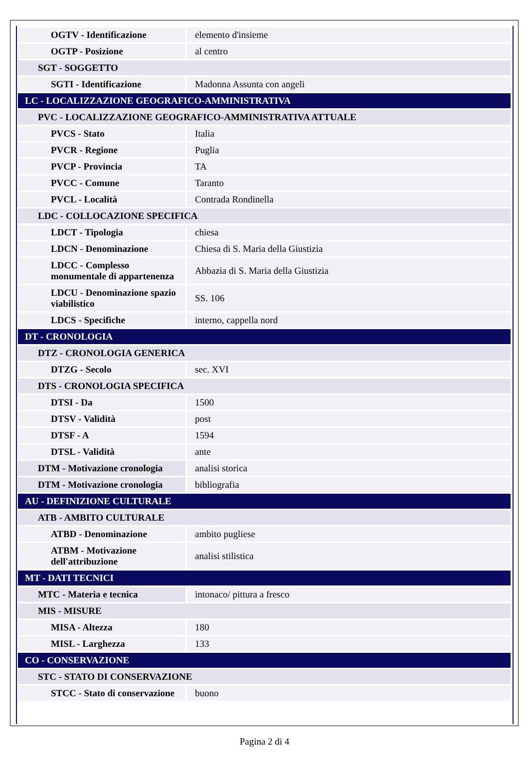| OGTV - Identificazione | elemento d'insieme |
| OGTP - Posizione | al centro |
| SGT - SOGGETTO | |
| SGTI - Identificazione | Madonna Assunta con angeli |
| LC - LOCALIZZAZIONE GEOGRAFICO-AMMINISTRATIVA | |
| PVC - LOCALIZZAZIONE GEOGRAFICO-AMMINISTRATIVA ATTUALE | |
| PVCS - Stato | Italia |
| PVCR - Regione | Puglia |
| PVCP - Provincia | TA |
| PVCC - Comune | Taranto |
| PVCL - Località | Contrada Rondinella |
| LDC - COLLOCAZIONE SPECIFICA | |
| LDCT - Tipologia | chiesa |
| LDCN - Denominazione | Chiesa di S. Maria della Giustizia |
| LDCC - Complesso monumentale di appartenenza | Abbazia di S. Maria della Giustizia |
| LDCU - Denominazione spazio viabilistico | SS. 106 |
| LDCS - Specifiche | interno, cappella nord |
| DT - CRONOLOGIA | |
| DTZ - CRONOLOGIA GENERICA | |
| DTZG - Secolo | sec. XVI |
| DTS - CRONOLOGIA SPECIFICA | |
| DTSI - Da | 1500 |
| DTSV - Validità | post |
| DTSF - A | 1594 |
| DTSL - Validità | ante |
| DTM - Motivazione cronologia | analisi storica |
| DTM - Motivazione cronologia | bibliografia |
| AU - DEFINIZIONE CULTURALE | |
| ATB - AMBITO CULTURALE | |
| ATBD - Denominazione | ambito pugliese |
| ATBM - Motivazione dell'attribuzione | analisi stilistica |
| MT - DATI TECNICI | |
| MTC - Materia e tecnica | intonaco/ pittura a fresco |
| MIS - MISURE | |
| MISA - Altezza | 180 |
| MISL - Larghezza | 133 |
| CO - CONSERVAZIONE | |
| STC - STATO DI CONSERVAZIONE | |
| STCC - Stato di conservazione | buono |
Pagina 2 di 4